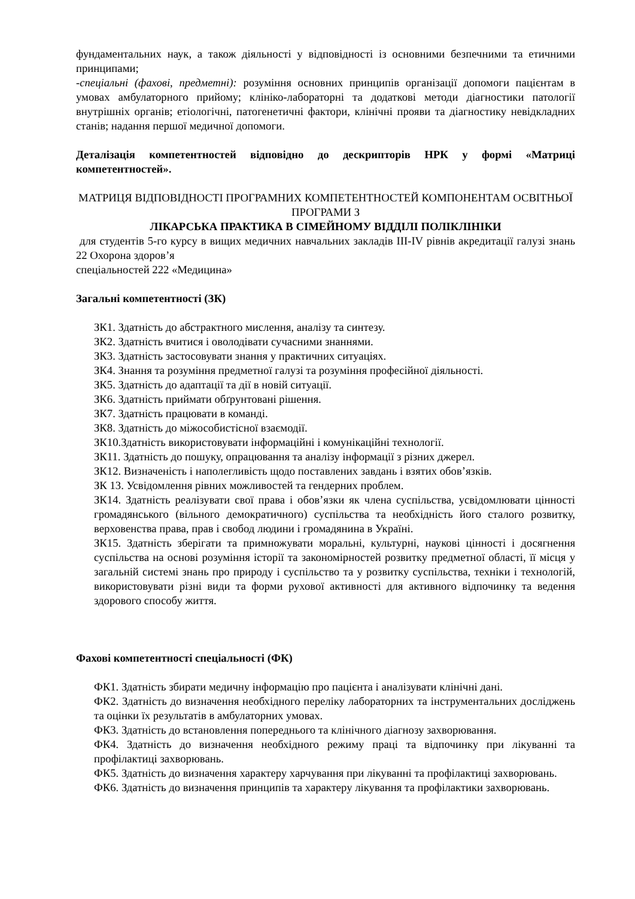фундаментальних наук, а також діяльності у відповідності із основними безпечними та етичними принципами;
-спеціальні (фахові, предметні): розуміння основних принципів організації допомоги пацієнтам в умовах амбулаторного прийому; клініко-лабораторні та додаткові методи діагностики патології внутрішніх органів; етіологічні, патогенетичні фактори, клінічні прояви та діагностику невідкладних станів; надання першої медичної допомоги.
Деталізація компетентностей відповідно до дескрипторів НРК у формі «Матриці компетентностей».
МАТРИЦЯ ВІДПОВІДНОСТІ ПРОГРАМНИХ КОМПЕТЕНТНОСТЕЙ КОМПОНЕНТАМ ОСВІТНЬОЇ ПРОГРАМИ З
ЛІКАРСЬКА ПРАКТИКА В СІМЕЙНОМУ ВІДДІЛІ ПОЛІКЛІНІКИ
для студентів 5-го курсу в вищих медичних навчальних закладів ІІІ-ІV рівнів акредитації галузі знань 22 Охорона здоров’я
спеціальностей 222 «Медицина»
Загальні компетентності (ЗК)
ЗК1. Здатність до абстрактного мислення, аналізу та синтезу.
ЗК2. Здатність вчитися і оволодівати сучасними знаннями.
ЗК3. Здатність застосовувати знання у практичних ситуаціях.
ЗК4. Знання та розуміння предметної галузі та розуміння професійної діяльності.
ЗК5. Здатність до адаптації та дії в новій ситуації.
ЗК6. Здатність приймати обґрунтовані рішення.
ЗК7. Здатність працювати в команді.
ЗК8. Здатність до міжособистісної взаємодії.
ЗК10.Здатність використовувати інформаційні і комунікаційні технології.
ЗК11. Здатність до пошуку, опрацювання та аналізу інформації з різних джерел.
ЗК12. Визначеність і наполегливість щодо поставлених завдань і взятих обов’язків.
ЗК 13. Усвідомлення рівних можливостей та гендерних проблем.
ЗК14. Здатність реалізувати свої права і обов’язки як члена суспільства, усвідомлювати цінності громадянського (вільного демократичного) суспільства та необхідність його сталого розвитку, верховенства права, прав і свобод людини і громадянина в Україні.
ЗК15. Здатність зберігати та примножувати моральні, культурні, наукові цінності і досягнення суспільства на основі розуміння історії та закономірностей розвитку предметної області, її місця у загальній системі знань про природу і суспільство та у розвитку суспільства, техніки і технологій, використовувати різні види та форми рухової активності для активного відпочинку та ведення здорового способу життя.
Фахові компетентності спеціальності (ФК)
ФК1. Здатність збирати медичну інформацію про пацієнта і аналізувати клінічні дані.
ФК2. Здатність до визначення необхідного переліку лабораторних та інструментальних досліджень та оцінки їх результатів в амбулаторних умовах.
ФК3. Здатність до встановлення попереднього та клінічного діагнозу захворювання.
ФК4. Здатність до визначення необхідного режиму праці та відпочинку при лікуванні та профілактиці захворювань.
ФК5. Здатність до визначення характеру харчування при лікуванні та профілактиці захворювань.
ФК6. Здатність до визначення принципів та характеру лікування та профілактики захворювань.